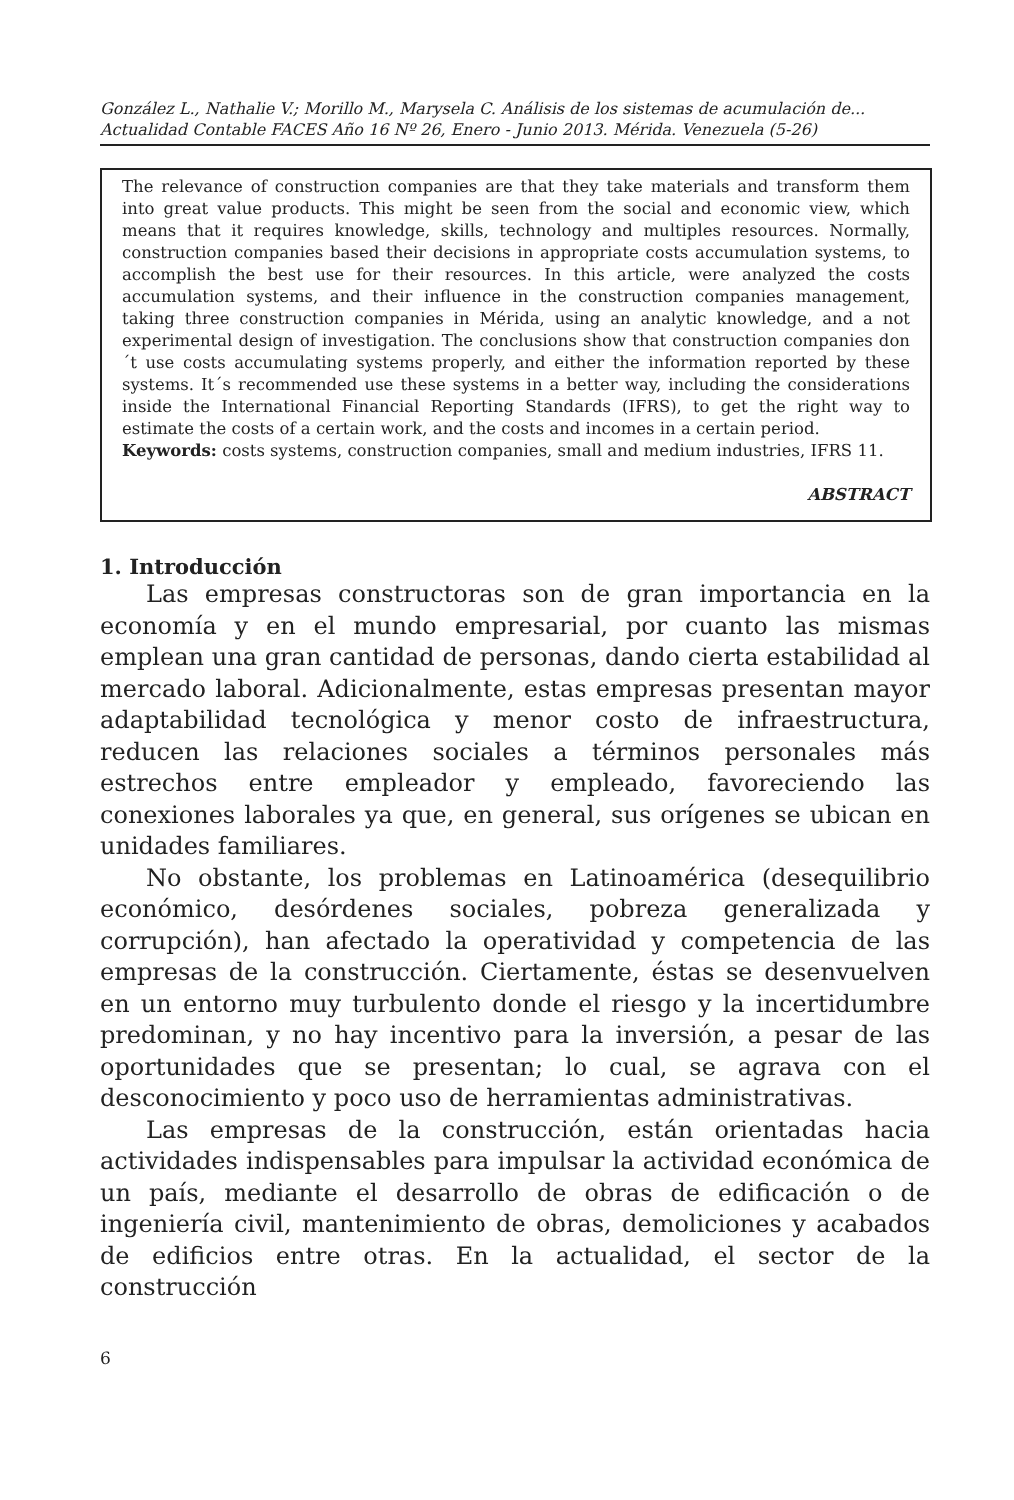González L., Nathalie V.; Morillo M., Marysela C. Análisis de los sistemas de acumulación de...
Actualidad Contable FACES Año 16 Nº 26, Enero - Junio 2013. Mérida. Venezuela (5-26)
The relevance of construction companies are that they take materials and transform them into great value products. This might be seen from the social and economic view, which means that it requires knowledge, skills, technology and multiples resources. Normally, construction companies based their decisions in appropriate costs accumulation systems, to accomplish the best use for their resources. In this article, were analyzed the costs accumulation systems, and their influence in the construction companies management, taking three construction companies in Mérida, using an analytic knowledge, and a not experimental design of investigation. The conclusions show that construction companies don´t use costs accumulating systems properly, and either the information reported by these systems. It´s recommended use these systems in a better way, including the considerations inside the International Financial Reporting Standards (IFRS), to get the right way to estimate the costs of a certain work, and the costs and incomes in a certain period.
Keywords: costs systems, construction companies, small and medium industries, IFRS 11.
ABSTRACT
1. Introducción
Las empresas constructoras son de gran importancia en la economía y en el mundo empresarial, por cuanto las mismas emplean una gran cantidad de personas, dando cierta estabilidad al mercado laboral. Adicionalmente, estas empresas presentan mayor adaptabilidad tecnológica y menor costo de infraestructura, reducen las relaciones sociales a términos personales más estrechos entre empleador y empleado, favoreciendo las conexiones laborales ya que, en general, sus orígenes se ubican en unidades familiares.
No obstante, los problemas en Latinoamérica (desequilibrio económico, desórdenes sociales, pobreza generalizada y corrupción), han afectado la operatividad y competencia de las empresas de la construcción. Ciertamente, éstas se desenvuelven en un entorno muy turbulento donde el riesgo y la incertidumbre predominan, y no hay incentivo para la inversión, a pesar de las oportunidades que se presentan; lo cual, se agrava con el desconocimiento y poco uso de herramientas administrativas.
Las empresas de la construcción, están orientadas hacia actividades indispensables para impulsar la actividad económica de un país, mediante el desarrollo de obras de edificación o de ingeniería civil, mantenimiento de obras, demoliciones y acabados de edificios entre otras. En la actualidad, el sector de la construcción
6